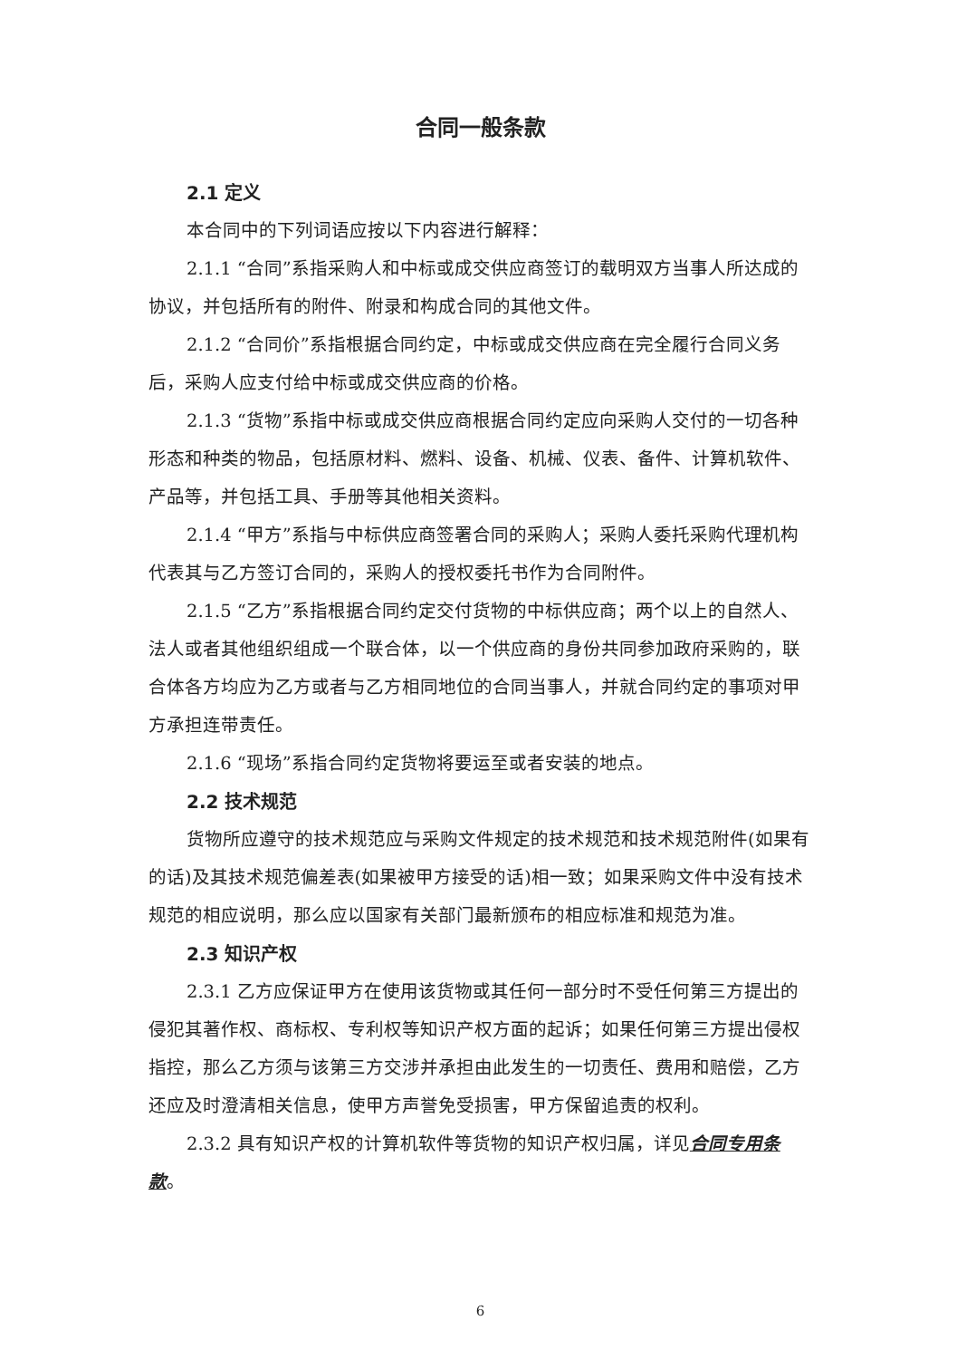合同一般条款
2.1 定义
本合同中的下列词语应按以下内容进行解释：
2.1.1 “合同”系指采购人和中标或成交供应商签订的载明双方当事人所达成的协议，并包括所有的附件、附录和构成合同的其他文件。
2.1.2 “合同价”系指根据合同约定，中标或成交供应商在完全履行合同义务后，采购人应支付给中标或成交供应商的价格。
2.1.3 “货物”系指中标或成交供应商根据合同约定应向采购人交付的一切各种形态和种类的物品，包括原材料、燃料、设备、机械、仪表、备件、计算机软件、产品等，并包括工具、手册等其他相关资料。
2.1.4 “甲方”系指与中标供应商签署合同的采购人；采购人委托采购代理机构代表其与乙方签订合同的，采购人的授权委托书作为合同附件。
2.1.5 “乙方”系指根据合同约定交付货物的中标供应商；两个以上的自然人、法人或者其他组织组成一个联合体，以一个供应商的身份共同参加政府采购的，联合体各方均应为乙方或者与乙方相同地位的合同当事人，并就合同约定的事项对甲方承担连带责任。
2.1.6 “现场”系指合同约定货物将要运至或者安装的地点。
2.2 技术规范
货物所应遵守的技术规范应与采购文件规定的技术规范和技术规范附件(如果有的话)及其技术规范偏差表(如果被甲方接受的话)相一致；如果采购文件中没有技术规范的相应说明，那么应以国家有关部门最新颁布的相应标准和规范为准。
2.3 知识产权
2.3.1 乙方应保证甲方在使用该货物或其任何一部分时不受任何第三方提出的侵犯其著作权、商标权、专利权等知识产权方面的起诉；如果任何第三方提出侵权指控，那么乙方须与该第三方交涉并承担由此发生的一切责任、费用和赔偿，乙方还应及时澄清相关信息，使甲方声誉免受损害，甲方保留追责的权利。
2.3.2 具有知识产权的计算机软件等货物的知识产权归属，详见合同专用条款。
6